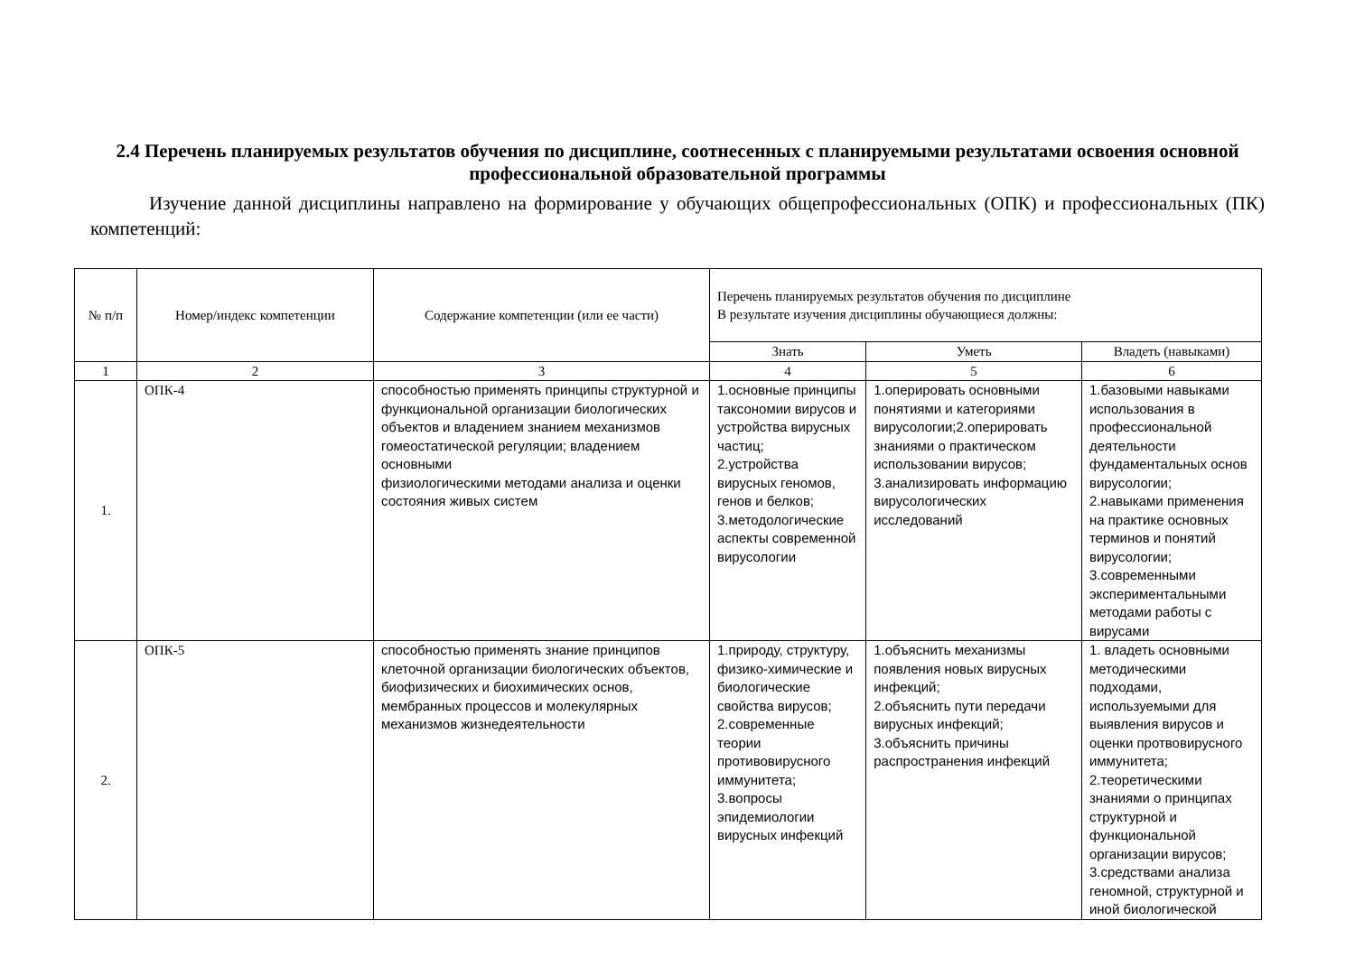2.4 Перечень планируемых результатов обучения по дисциплине, соотнесенных с планируемыми результатами освоения основной профессиональной образовательной программы
Изучение данной дисциплины направлено на формирование у обучающих общепрофессиональных (ОПК) и профессиональных (ПК) компетенций:
| № п/п | Номер/индекс компетенции | Содержание компетенции (или ее части) | Перечень планируемых результатов обучения по дисциплине В результате изучения дисциплины обучающиеся должны: | | |
| --- | --- | --- | --- | --- | --- |
| | | | Знать | Уметь | Владеть (навыками) |
| 1 | 2 | 3 | 4 | 5 | 6 |
| 1. | ОПК-4 | способностью применять принципы структурной и функциональной организации биологических объектов и владением знанием механизмов гомеостатической регуляции; владением основными физиологическими методами анализа и оценки состояния живых систем | 1.основные принципы таксономии вирусов и устройства вирусных частиц; 2.устройства вирусных геномов, генов и белков; 3.методологические аспекты современной вирусологии | 1.оперировать основными понятиями и категориями вирусологии;2.оперировать знаниями о практическом использовании вирусов; 3.анализировать информацию вирусологических исследований | 1.базовыми навыками использования в профессиональной деятельности фундаментальных основ вирусологии; 2.навыками применения на практике основных терминов и понятий вирусологии; 3.современными экспериментальными методами работы с вирусами |
| 2. | ОПК-5 | способностью применять знание принципов клеточной организации биологических объектов, биофизических и биохимических основ, мембранных процессов и молекулярных механизмов жизнедеятельности | 1.природу, структуру, физико-химические и биологические свойства вирусов; 2.современные теории противовирусного иммунитета; 3.вопросы эпидемиологии вирусных инфекций | 1.объяснить механизмы появления новых вирусных инфекций; 2.объяснить пути передачи вирусных инфекций; 3.объяснить причины распространения инфекций | 1. владеть основными методическими подходами, используемыми для выявления вирусов и оценки протвовирусного иммунитета; 2.теоретическими знаниями о принципах структурной и функциональной организации вирусов; 3.средствами анализа геномной, структурной и иной биологической |